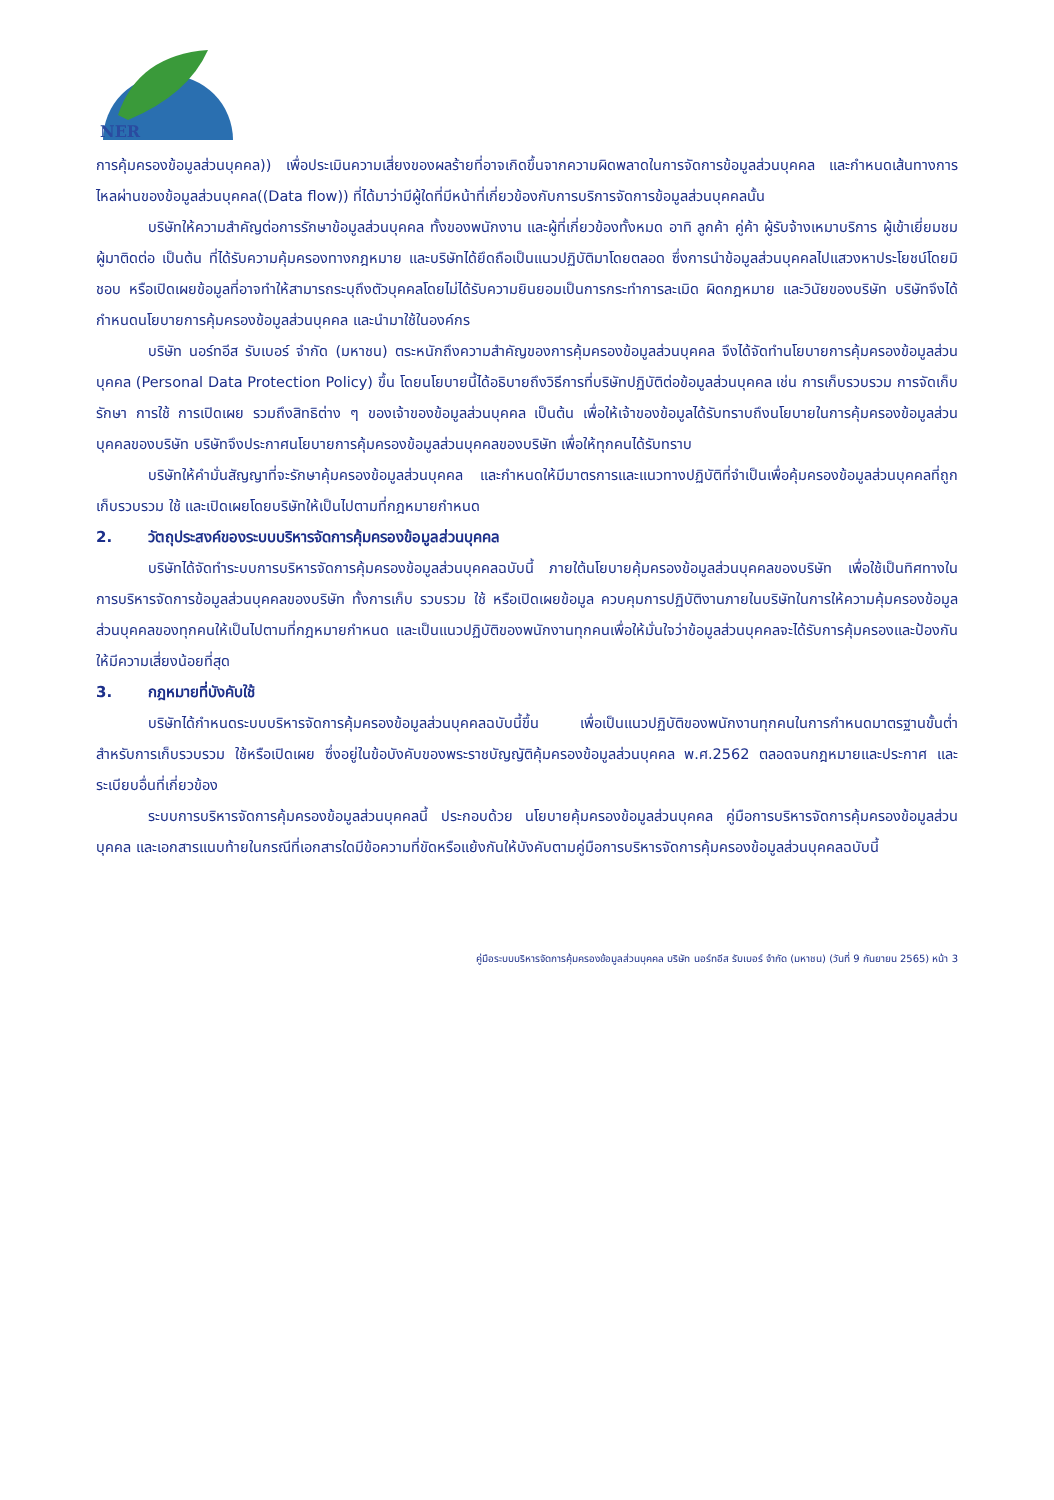NER
การคุ้มครองข้อมูลส่วนบุคคล)) เพื่อประเมินความเสี่ยงของผลร้ายที่อาจเกิดขึ้นจากความผิดพลาดในการจัดการข้อมูลส่วนบุคคล และกำหนดเส้นทางการไหลผ่านของข้อมูลส่วนบุคคล((Data flow)) ที่ได้มาว่ามีผู้ใดที่มีหน้าที่เกี่ยวข้องกับการบริการจัดการข้อมูลส่วนบุคคลนั้น
บริษัทให้ความสำคัญต่อการรักษาข้อมูลส่วนบุคคล ทั้งของพนักงาน และผู้ที่เกี่ยวข้องทั้งหมด อาทิ ลูกค้า คู่ค้า ผู้รับจ้างเหมาบริการ ผู้เข้าเยี่ยมชม ผู้มาติดต่อ เป็นต้น ที่ได้รับความคุ้มครองทางกฎหมาย และบริษัทได้ยึดถือเป็นแนวปฏิบัติมาโดยตลอด ซึ่งการนำข้อมูลส่วนบุคคลไปแสวงหาประโยชน์โดยมิชอบ หรือเปิดเผยข้อมูลที่อาจทำให้สามารถระบุถึงตัวบุคคลโดยไม่ได้รับความยินยอมเป็นการกระทำการละเมิด ผิดกฎหมาย และวินัยของบริษัท บริษัทจึงได้กำหนดนโยบายการคุ้มครองข้อมูลส่วนบุคคล และนำมาใช้ในองค์กร
บริษัท นอร์ทอีส รับเบอร์ จำกัด (มหาชน) ตระหนักถึงความสำคัญของการคุ้มครองข้อมูลส่วนบุคคล จึงได้จัดทำนโยบายการคุ้มครองข้อมูลส่วนบุคคล (Personal Data Protection Policy) ขึ้น โดยนโยบายนี้ได้อธิบายถึงวิธีการที่บริษัทปฏิบัติต่อข้อมูลส่วนบุคคล เช่น การเก็บรวบรวม การจัดเก็บรักษา การใช้ การเปิดเผย รวมถึงสิทธิต่าง ๆ ของเจ้าของข้อมูลส่วนบุคคล เป็นต้น เพื่อให้เจ้าของข้อมูลได้รับทราบถึงนโยบายในการคุ้มครองข้อมูลส่วนบุคคลของบริษัท บริษัทจึงประกาศนโยบายการคุ้มครองข้อมูลส่วนบุคคลของบริษัท เพื่อให้ทุกคนได้รับทราบ
บริษัทให้คำมั่นสัญญาที่จะรักษาคุ้มครองข้อมูลส่วนบุคคล และกำหนดให้มีมาตรการและแนวทางปฏิบัติที่จำเป็นเพื่อคุ้มครองข้อมูลส่วนบุคคลที่ถูกเก็บรวบรวม ใช้ และเปิดเผยโดยบริษัทให้เป็นไปตามที่กฎหมายกำหนด
2. วัตถุประสงค์ของระบบบริหารจัดการคุ้มครองข้อมูลส่วนบุคคล
บริษัทได้จัดทำระบบการบริหารจัดการคุ้มครองข้อมูลส่วนบุคคลฉบับนี้ ภายใต้นโยบายคุ้มครองข้อมูลส่วนบุคคลของบริษัท เพื่อใช้เป็นทิศทางในการบริหารจัดการข้อมูลส่วนบุคคลของบริษัท ทั้งการเก็บ รวบรวม ใช้ หรือเปิดเผยข้อมูล ควบคุมการปฏิบัติงานภายในบริษัทในการให้ความคุ้มครองข้อมูลส่วนบุคคลของทุกคนให้เป็นไปตามที่กฎหมายกำหนด และเป็นแนวปฏิบัติของพนักงานทุกคนเพื่อให้มั่นใจว่าข้อมูลส่วนบุคคลจะได้รับการคุ้มครองและป้องกันให้มีความเสี่ยงน้อยที่สุด
3. กฎหมายที่บังคับใช้
บริษัทได้กำหนดระบบบริหารจัดการคุ้มครองข้อมูลส่วนบุคคลฉบับนี้ขึ้น เพื่อเป็นแนวปฏิบัติของพนักงานทุกคนในการกำหนดมาตรฐานขั้นต่ำสำหรับการเก็บรวบรวม ใช้หรือเปิดเผย ซึ่งอยู่ในข้อบังคับของพระราชบัญญัติคุ้มครองข้อมูลส่วนบุคคล พ.ศ.2562 ตลอดจนกฎหมายและประกาศ และระเบียบอื่นที่เกี่ยวข้อง
ระบบการบริหารจัดการคุ้มครองข้อมูลส่วนบุคคลนี้ ประกอบด้วย นโยบายคุ้มครองข้อมูลส่วนบุคคล คู่มือการบริหารจัดการคุ้มครองข้อมูลส่วนบุคคล และเอกสารแนบท้ายในกรณีที่เอกสารใดมีข้อความที่ขัดหรือแย้งกันให้บังคับตามคู่มือการบริหารจัดการคุ้มครองข้อมูลส่วนบุคคลฉบับนี้
คู่มือระบบบริหารจัดการคุ้มครองข้อมูลส่วนบุคคล บริษัท นอร์ทอีส รับเบอร์ จำกัด (มหาชน) (วันที่ 9 กันยายน 2565) หน้า 3